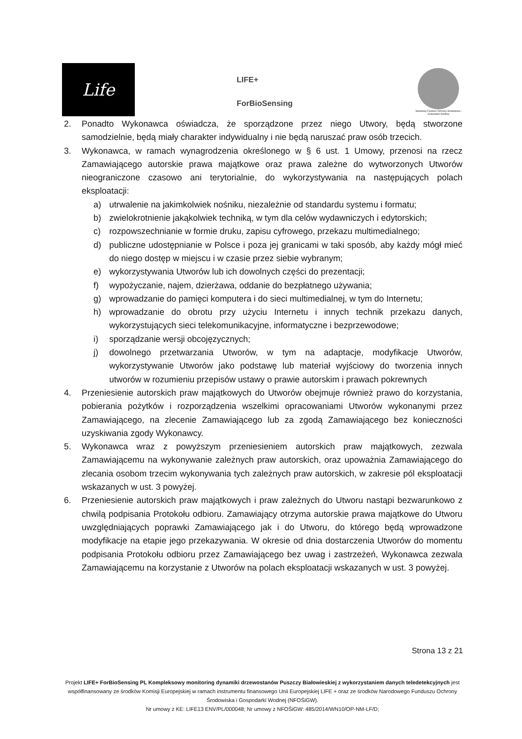Life
LIFE+
ForBioSensing
Narodowy Fundusz Ochrony Środowiska i Gospodarki Wodnej
2. Ponadto Wykonawca oświadcza, że sporządzone przez niego Utwory, będą stworzone samodzielnie, będą miały charakter indywidualny i nie będą naruszać praw osób trzecich.
3. Wykonawca, w ramach wynagrodzenia określonego w § 6 ust. 1 Umowy, przenosi na rzecz Zamawiającego autorskie prawa majątkowe oraz prawa zależne do wytworzonych Utworów nieograniczone czasowo ani terytorialnie, do wykorzystywania na następujących polach eksploatacji:
a) utrwalenie na jakimkolwiek nośniku, niezależnie od standardu systemu i formatu;
b) zwielokrotnienie jakąkolwiek techniką, w tym dla celów wydawniczych i edytorskich;
c) rozpowszechnianie w formie druku, zapisu cyfrowego, przekazu multimedialnego;
d) publiczne udostępnianie w Polsce i poza jej granicami w taki sposób, aby każdy mógł mieć do niego dostęp w miejscu i w czasie przez siebie wybranym;
e) wykorzystywania Utworów lub ich dowolnych części do prezentacji;
f) wypożyczanie, najem, dzierżawa, oddanie do bezpłatnego używania;
g) wprowadzanie do pamięci komputera i do sieci multimedialnej, w tym do Internetu;
h) wprowadzanie do obrotu przy użyciu Internetu i innych technik przekazu danych, wykorzystujących sieci telekomunikacyjne, informatyczne i bezprzewodowe;
i) sporządzanie wersji obcojęzycznych;
j) dowolnego przetwarzania Utworów, w tym na adaptacje, modyfikacje Utworów, wykorzystywanie Utworów jako podstawę lub materiał wyjściowy do tworzenia innych utworów w rozumieniu przepisów ustawy o prawie autorskim i prawach pokrewnych
4. Przeniesienie autorskich praw majątkowych do Utworów obejmuje również prawo do korzystania, pobierania pożytków i rozporządzenia wszelkimi opracowaniami Utworów wykonanymi przez Zamawiającego, na zlecenie Zamawiającego lub za zgodą Zamawiającego bez konieczności uzyskiwania zgody Wykonawcy.
5. Wykonawca wraz z powyższym przeniesieniem autorskich praw majątkowych, zezwala Zamawiającemu na wykonywanie zależnych praw autorskich, oraz upoważnia Zamawiającego do zlecania osobom trzecim wykonywania tych zależnych praw autorskich, w zakresie pól eksploatacji wskazanych w ust. 3 powyżej.
6. Przeniesienie autorskich praw majątkowych i praw zależnych do Utworu nastąpi bezwarunkowo z chwilą podpisania Protokołu odbioru. Zamawiający otrzyma autorskie prawa majątkowe do Utworu uwzględniających poprawki Zamawiającego jak i do Utworu, do którego będą wprowadzone modyfikacje na etapie jego przekazywania. W okresie od dnia dostarczenia Utworów do momentu podpisania Protokołu odbioru przez Zamawiającego bez uwag i zastrzeżeń, Wykonawca zezwala Zamawiającemu na korzystanie z Utworów na polach eksploatacji wskazanych w ust. 3 powyżej.
Strona 13 z 21
Projekt LIFE+ ForBioSensing PL Kompleksowy monitoring dynamiki drzewostanów Puszczy Białowieskiej z wykorzystaniem danych teledetekcyjnych jest współfinansowany ze środków Komisji Europejskiej w ramach instrumentu finansowego Unii Europejskiej LIFE + oraz ze środków Narodowego Funduszu Ochrony Środowiska i Gospodarki Wodnej (NFOŚiGW).
Nr umowy z KE: LIFE13 ENV/PL/000048; Nr umowy z NFOŚiGW: 485/2014/WN10/OP-NM-LF/D;